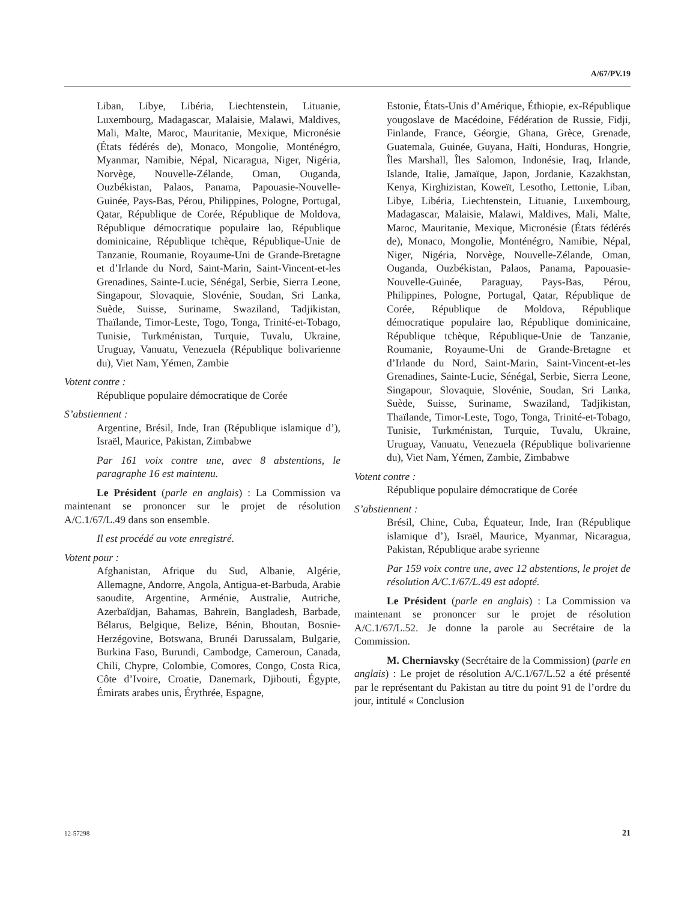A/67/PV.19
Liban, Libye, Libéria, Liechtenstein, Lituanie, Luxembourg, Madagascar, Malaisie, Malawi, Maldives, Mali, Malte, Maroc, Mauritanie, Mexique, Micronésie (États fédérés de), Monaco, Mongolie, Monténégro, Myanmar, Namibie, Népal, Nicaragua, Niger, Nigéria, Norvège, Nouvelle-Zélande, Oman, Ouganda, Ouzbékistan, Palaos, Panama, Papouasie-Nouvelle-Guinée, Pays-Bas, Pérou, Philippines, Pologne, Portugal, Qatar, République de Corée, République de Moldova, République démocratique populaire lao, République dominicaine, République tchèque, République-Unie de Tanzanie, Roumanie, Royaume-Uni de Grande-Bretagne et d’Irlande du Nord, Saint-Marin, Saint-Vincent-et-les Grenadines, Sainte-Lucie, Sénégal, Serbie, Sierra Leone, Singapour, Slovaquie, Slovénie, Soudan, Sri Lanka, Suède, Suisse, Suriname, Swaziland, Tadjikistan, Thaïlande, Timor-Leste, Togo, Tonga, Trinité-et-Tobago, Tunisie, Turkménistan, Turquie, Tuvalu, Ukraine, Uruguay, Vanuatu, Venezuela (République bolivarienne du), Viet Nam, Yémen, Zambie
Votent contre :
République populaire démocratique de Corée
S’abstiennent :
Argentine, Brésil, Inde, Iran (République islamique d’), Israël, Maurice, Pakistan, Zimbabwe
Par 161 voix contre une, avec 8 abstentions, le paragraphe 16 est maintenu.
Le Président (parle en anglais) : La Commission va maintenant se prononcer sur le projet de résolution A/C.1/67/L.49 dans son ensemble.
Il est procédé au vote enregistré.
Votent pour :
Afghanistan, Afrique du Sud, Albanie, Algérie, Allemagne, Andorre, Angola, Antigua-et-Barbuda, Arabie saoudite, Argentine, Arménie, Australie, Autriche, Azerbaïdjan, Bahamas, Bahreïn, Bangladesh, Barbade, Bélarus, Belgique, Belize, Bénin, Bhoutan, Bosnie-Herzégovine, Botswana, Brunéi Darussalam, Bulgarie, Burkina Faso, Burundi, Cambodge, Cameroun, Canada, Chili, Chypre, Colombie, Comores, Congo, Costa Rica, Côte d’Ivoire, Croatie, Danemark, Djibouti, Égypte, Émirats arabes unis, Érythrée, Espagne,
Estonie, États-Unis d’Amérique, Éthiopie, ex-République yougoslave de Macédoine, Fédération de Russie, Fidji, Finlande, France, Géorgie, Ghana, Grèce, Grenade, Guatemala, Guinée, Guyana, Haïti, Honduras, Hongrie, Îles Marshall, Îles Salomon, Indonésie, Iraq, Irlande, Islande, Italie, Jamaïque, Japon, Jordanie, Kazakhstan, Kenya, Kirghizistan, Koweït, Lesotho, Lettonie, Liban, Libye, Libéria, Liechtenstein, Lituanie, Luxembourg, Madagascar, Malaisie, Malawi, Maldives, Mali, Malte, Maroc, Mauritanie, Mexique, Micronésie (États fédérés de), Monaco, Mongolie, Monténégro, Namibie, Népal, Niger, Nigéria, Norvège, Nouvelle-Zélande, Oman, Ouganda, Ouzbékistan, Palaos, Panama, Papouasie-Nouvelle-Guinée, Paraguay, Pays-Bas, Pérou, Philippines, Pologne, Portugal, Qatar, République de Corée, République de Moldova, République démocratique populaire lao, République dominicaine, République tchèque, République-Unie de Tanzanie, Roumanie, Royaume-Uni de Grande-Bretagne et d’Irlande du Nord, Saint-Marin, Saint-Vincent-et-les Grenadines, Sainte-Lucie, Sénégal, Serbie, Sierra Leone, Singapour, Slovaquie, Slovénie, Soudan, Sri Lanka, Suède, Suisse, Suriname, Swaziland, Tadjikistan, Thaïlande, Timor-Leste, Togo, Tonga, Trinité-et-Tobago, Tunisie, Turkménistan, Turquie, Tuvalu, Ukraine, Uruguay, Vanuatu, Venezuela (République bolivarienne du), Viet Nam, Yémen, Zambie, Zimbabwe
Votent contre :
République populaire démocratique de Corée
S’abstiennent :
Brésil, Chine, Cuba, Équateur, Inde, Iran (République islamique d’), Israël, Maurice, Myanmar, Nicaragua, Pakistan, République arabe syrienne
Par 159 voix contre une, avec 12 abstentions, le projet de résolution A/C.1/67/L.49 est adopté.
Le Président (parle en anglais) : La Commission va maintenant se prononcer sur le projet de résolution A/C.1/67/L.52. Je donne la parole au Secrétaire de la Commission.
M. Cherniavsky (Secrétaire de la Commission) (parle en anglais) : Le projet de résolution A/C.1/67/L.52 a été présenté par le représentant du Pakistan au titre du point 91 de l’ordre du jour, intitulé « Conclusion
12-57298 21